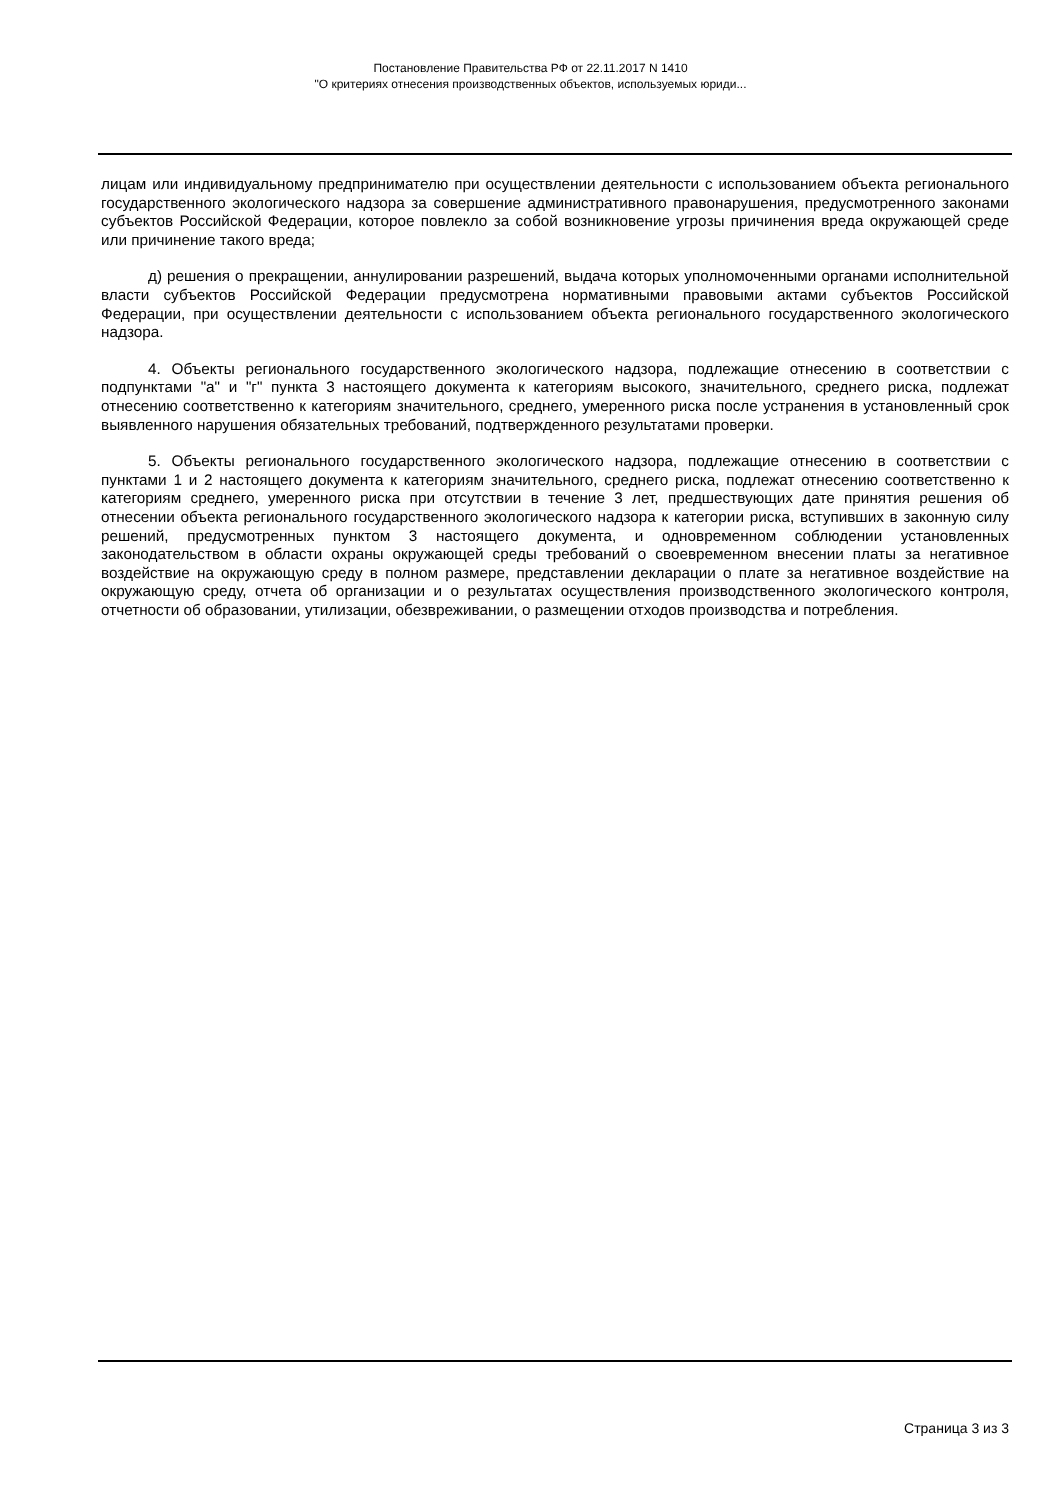Постановление Правительства РФ от 22.11.2017 N 1410
"О критериях отнесения производственных объектов, используемых юриди...
лицам или индивидуальному предпринимателю при осуществлении деятельности с использованием объекта регионального государственного экологического надзора за совершение административного правонарушения, предусмотренного законами субъектов Российской Федерации, которое повлекло за собой возникновение угрозы причинения вреда окружающей среде или причинение такого вреда;
д) решения о прекращении, аннулировании разрешений, выдача которых уполномоченными органами исполнительной власти субъектов Российской Федерации предусмотрена нормативными правовыми актами субъектов Российской Федерации, при осуществлении деятельности с использованием объекта регионального государственного экологического надзора.
4. Объекты регионального государственного экологического надзора, подлежащие отнесению в соответствии с подпунктами "а" и "г" пункта 3 настоящего документа к категориям высокого, значительного, среднего риска, подлежат отнесению соответственно к категориям значительного, среднего, умеренного риска после устранения в установленный срок выявленного нарушения обязательных требований, подтвержденного результатами проверки.
5. Объекты регионального государственного экологического надзора, подлежащие отнесению в соответствии с пунктами 1 и 2 настоящего документа к категориям значительного, среднего риска, подлежат отнесению соответственно к категориям среднего, умеренного риска при отсутствии в течение 3 лет, предшествующих дате принятия решения об отнесении объекта регионального государственного экологического надзора к категории риска, вступивших в законную силу решений, предусмотренных пунктом 3 настоящего документа, и одновременном соблюдении установленных законодательством в области охраны окружающей среды требований о своевременном внесении платы за негативное воздействие на окружающую среду в полном размере, представлении декларации о плате за негативное воздействие на окружающую среду, отчета об организации и о результатах осуществления производственного экологического контроля, отчетности об образовании, утилизации, обезвреживании, о размещении отходов производства и потребления.
Страница 3 из 3